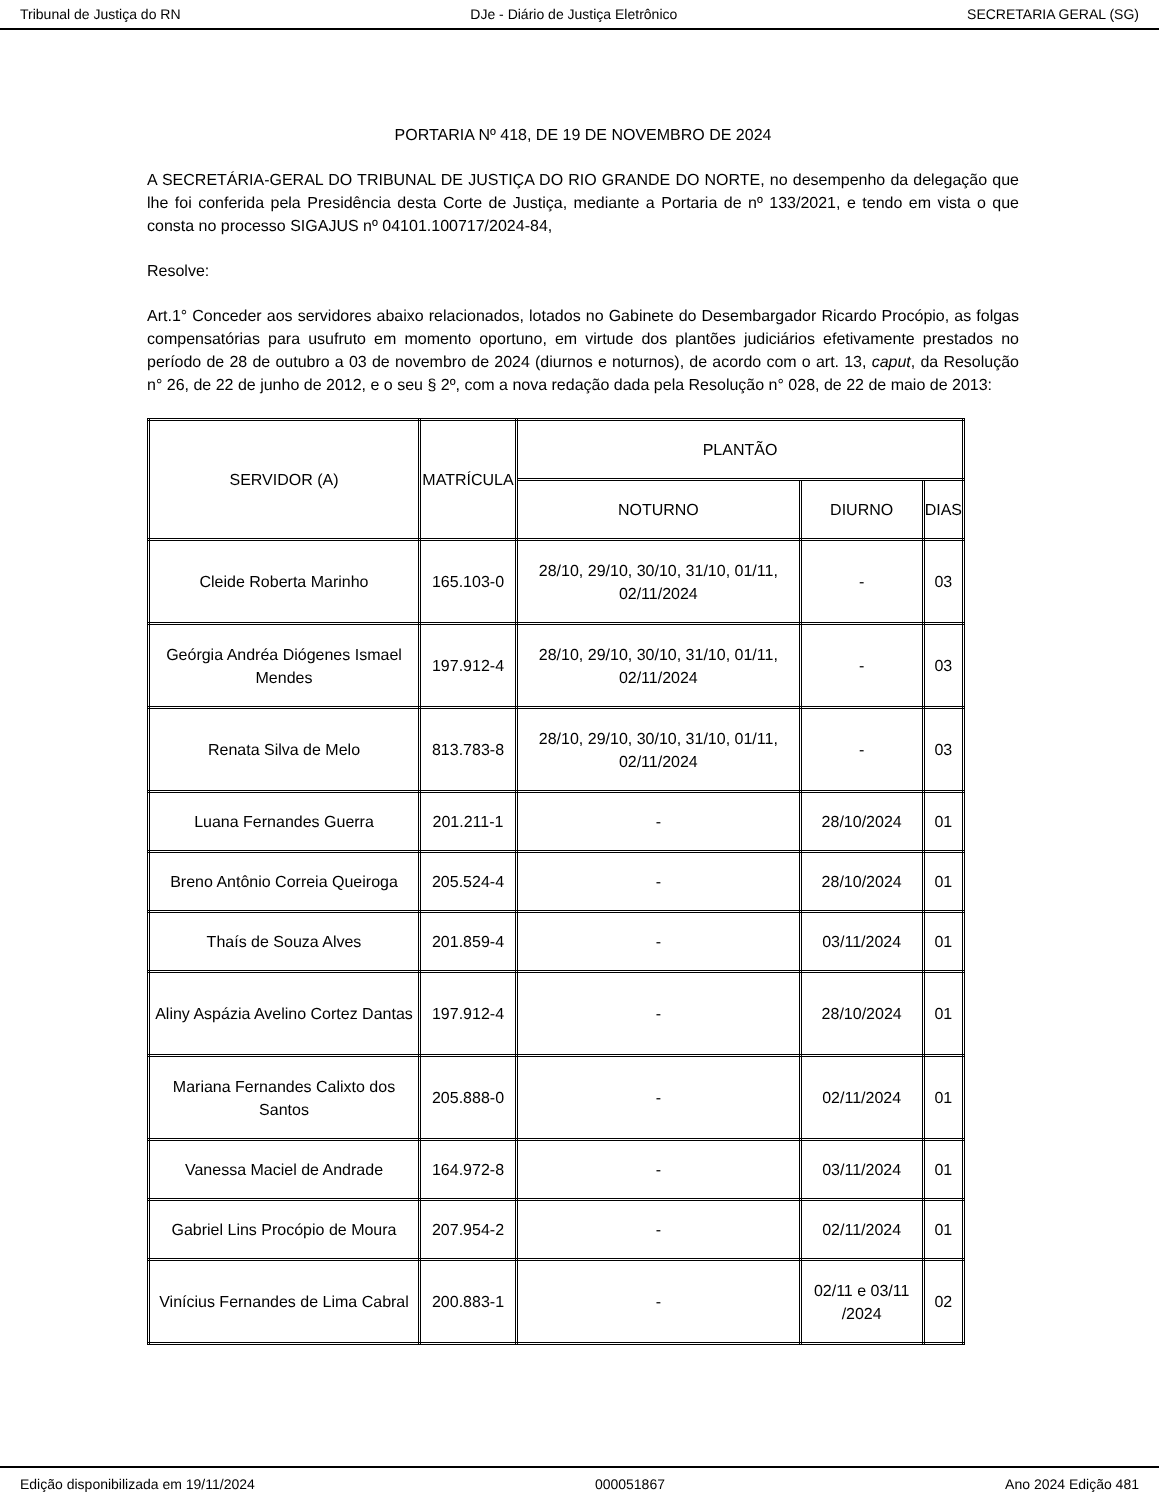Tribunal de Justiça do RN DJe - Diário de Justiça Eletrônico SECRETARIA GERAL (SG)
PORTARIA Nº 418, DE 19 DE NOVEMBRO DE 2024
A SECRETÁRIA-GERAL DO TRIBUNAL DE JUSTIÇA DO RIO GRANDE DO NORTE, no desempenho da delegação que lhe foi conferida pela Presidência desta Corte de Justiça, mediante a Portaria de nº 133/2021, e tendo em vista o que consta no processo SIGAJUS nº 04101.100717/2024-84,
Resolve:
Art.1° Conceder aos servidores abaixo relacionados, lotados no Gabinete do Desembargador Ricardo Procópio, as folgas compensatórias para usufruto em momento oportuno, em virtude dos plantões judiciários efetivamente prestados no período de 28 de outubro a 03 de novembro de 2024 (diurnos e noturnos), de acordo com o art. 13, caput, da Resolução n° 26, de 22 de junho de 2012, e o seu § 2º, com a nova redação dada pela Resolução n° 028, de 22 de maio de 2013:
| SERVIDOR (A) | MATRÍCULA | PLANTÃO | | |
| --- | --- | --- | --- | --- |
| | | NOTURNO | DIURNO | DIAS |
| Cleide Roberta Marinho | 165.103-0 | 28/10, 29/10, 30/10, 31/10, 01/11, 02/11/2024 | - | 03 |
| Geórgia Andréa Diógenes Ismael Mendes | 197.912-4 | 28/10, 29/10, 30/10, 31/10, 01/11, 02/11/2024 | - | 03 |
| Renata Silva de Melo | 813.783-8 | 28/10, 29/10, 30/10, 31/10, 01/11, 02/11/2024 | - | 03 |
| Luana Fernandes Guerra | 201.211-1 | - | 28/10/2024 | 01 |
| Breno Antônio Correia Queiroga | 205.524-4 | - | 28/10/2024 | 01 |
| Thaís de Souza Alves | 201.859-4 | - | 03/11/2024 | 01 |
| Aliny Aspázia Avelino Cortez Dantas | 197.912-4 | - | 28/10/2024 | 01 |
| Mariana Fernandes Calixto dos Santos | 205.888-0 | - | 02/11/2024 | 01 |
| Vanessa Maciel de Andrade | 164.972-8 | - | 03/11/2024 | 01 |
| Gabriel Lins Procópio de Moura | 207.954-2 | - | 02/11/2024 | 01 |
| Vinícius Fernandes de Lima Cabral | 200.883-1 | - | 02/11 e 03/11 /2024 | 02 |
Edição disponibilizada em 19/11/2024 000051867 Ano 2024 Edição 481